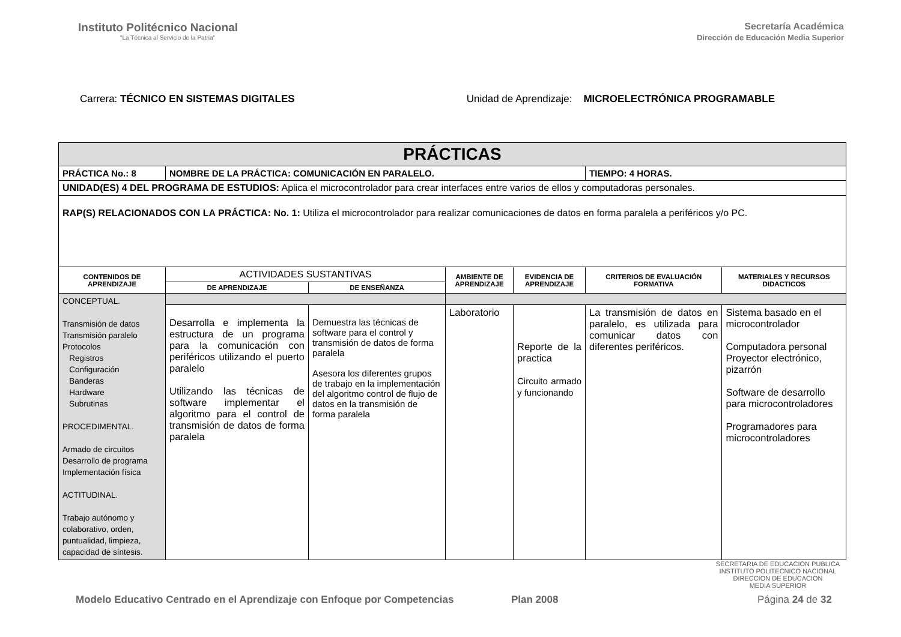Instituto Politécnico Nacional
"La Técnica al Servicio de la Patria"
Secretaría Académica
Dirección de Educación Media Superior
Carrera: TÉCNICO EN SISTEMAS DIGITALES
Unidad de Aprendizaje: MICROELECTRÓNICA PROGRAMABLE
| PRÁCTICAS | | | | | | |
| --- | --- | --- | --- | --- | --- | --- |
| PRÁCTICA No.: 8 | NOMBRE DE LA PRÁCTICA: COMUNICACIÓN EN PARALELO. | | | | TIEMPO: 4 HORAS. | |
| UNIDAD(ES) 4 DEL PROGRAMA DE ESTUDIOS: Aplica el microcontrolador para crear interfaces entre varios de ellos y computadoras personales. | | | | | | |
| RAP(S) RELACIONADOS CON LA PRÁCTICA: No. 1: Utiliza el microcontrolador para realizar comunicaciones de datos en forma paralela a periféricos y/o PC. | | | | | | |
| CONTENIDOS DE APRENDIZAJE | ACTIVIDADES SUSTANTIVAS | | AMBIENTE DE APRENDIZAJE | EVIDENCIA DE APRENDIZAJE | CRITERIOS DE EVALUACIÓN FORMATIVA | MATERIALES Y RECURSOS DIDACTICOS |
| | DE APRENDIZAJE | DE ENSEÑANZA | | | | |
| CONCEPTUAL. Transmisión de datos Transmisión paralelo Protocolos Registros Configuración Banderas Hardware Subrutinas PROCEDIMENTAL. Armado de circuitos Desarrollo de programa Implementación física ACTITUDINAL. Trabajo autónomo y colaborativo, orden, puntualidad, limpieza, capacidad de síntesis. | | | | | | |
| | Desarrolla e implementa la estructura de un programa para la comunicación con periféricos utilizando el puerto paralelo Utilizando las técnicas de software implementar el algoritmo para el control de transmisión de datos de forma paralela | Demuestra las técnicas de software para el control y transmisión de datos de forma paralela Asesora los diferentes grupos de trabajo en la implementación del algoritmo control de flujo de datos en la transmisión de forma paralela | Laboratorio | Reporte de la practica Circuito armado y funcionando | La transmisión de datos en paralelo, es utilizada para comunicar datos con diferentes periféricos. | Sistema basado en el microcontrolador Computadora personal Proyector electrónico, pizarrón Software de desarrollo para microcontroladores Programadores para microcontroladores |
SECRETARIA DE EDUCACION PUBLICA
INSTITUTO POLITECNICO NACIONAL
DIRECCION DE EDUCACION
MEDIA SUPERIOR
Modelo Educativo Centrado en el Aprendizaje con Enfoque por Competencias Plan 2008 Página 24 de 32